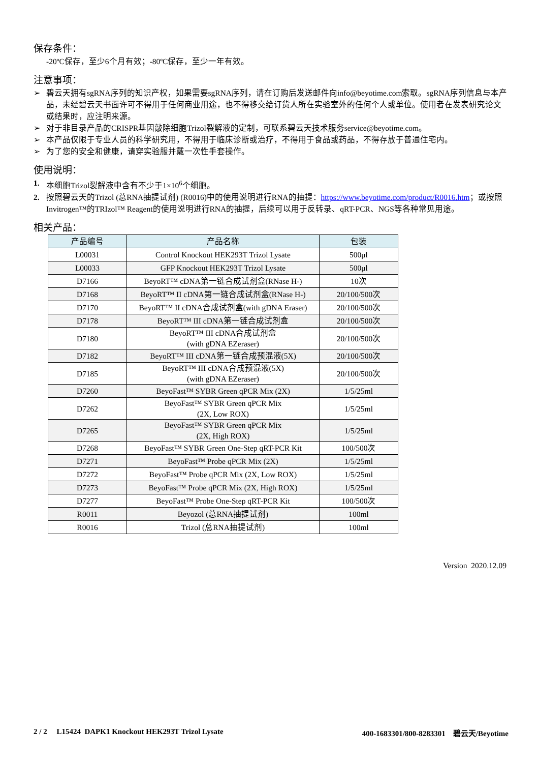保存条件：
-20ºC保存，至少6个月有效；-80ºC保存，至少一年有效。
注意事项：
➢ 碧云天拥有sgRNA序列的知识产权，如果需要sgRNA序列，请在订购后发送邮件向info@beyotime.com索取。sgRNA序列信息与本产品，未经碧云天书面许可不得用于任何商业用途，也不得移交给订货人所在实验室外的任何个人或单位。使用者在发表研究论文或结果时，应注明来源。
➢ 对于非目录产品的CRISPR基因敲除细胞Trizol裂解液的定制，可联系碧云天技术服务service@beyotime.com。
➢ 本产品仅限于专业人员的科学研究用，不得用于临床诊断或治疗，不得用于食品或药品，不得存放于普通住宅内。
➢ 为了您的安全和健康，请穿实验服并戴一次性手套操作。
使用说明：
1. 本细胞Trizol裂解液中含有不少于1×10<sup>6</sup>个细胞。
2. 按照碧云天的Trizol (总RNA抽提试剂) (R0016)中的使用说明进行RNA的抽提：https://www.beyotime.com/product/R0016.htm；或按照Invitrogen™的TRIzol™ Reagent的使用说明进行RNA的抽提，后续可以用于反转录、qRT-PCR、NGS等各种常见用途。
相关产品：
| 产品编号 | 产品名称 | 包装 |
| --- | --- | --- |
| L00031 | Control Knockout HEK293T Trizol Lysate | 500μl |
| L00033 | GFP Knockout HEK293T Trizol Lysate | 500μl |
| D7166 | BeyoRT™ cDNA第一链合成试剂盒(RNase H-) | 10次 |
| D7168 | BeyoRT™ II cDNA第一链合成试剂盒(RNase H-) | 20/100/500次 |
| D7170 | BeyoRT™ II cDNA合成试剂盒(with gDNA Eraser) | 20/100/500次 |
| D7178 | BeyoRT™ III cDNA第一链合成试剂盒 | 20/100/500次 |
| D7180 | BeyoRT™ III cDNA合成试剂盒 (with gDNA EZeraser) | 20/100/500次 |
| D7182 | BeyoRT™ III cDNA第一链合成预混液(5X) | 20/100/500次 |
| D7185 | BeyoRT™ III cDNA合成预混液(5X) (with gDNA EZeraser) | 20/100/500次 |
| D7260 | BeyoFast™ SYBR Green qPCR Mix (2X) | 1/5/25ml |
| D7262 | BeyoFast™ SYBR Green qPCR Mix (2X, Low ROX) | 1/5/25ml |
| D7265 | BeyoFast™ SYBR Green qPCR Mix (2X, High ROX) | 1/5/25ml |
| D7268 | BeyoFast™ SYBR Green One-Step qRT-PCR Kit | 100/500次 |
| D7271 | BeyoFast™ Probe qPCR Mix (2X) | 1/5/25ml |
| D7272 | BeyoFast™ Probe qPCR Mix (2X, Low ROX) | 1/5/25ml |
| D7273 | BeyoFast™ Probe qPCR Mix (2X, High ROX) | 1/5/25ml |
| D7277 | BeyoFast™ Probe One-Step qRT-PCR Kit | 100/500次 |
| R0011 | Beyozol (总RNA抽提试剂) | 100ml |
| R0016 | Trizol (总RNA抽提试剂) | 100ml |
Version 2020.12.09
2 / 2 L15424 DAPK1 Knockout HEK293T Trizol Lysate 400-1683301/800-8283301 碧云天/Beyotime